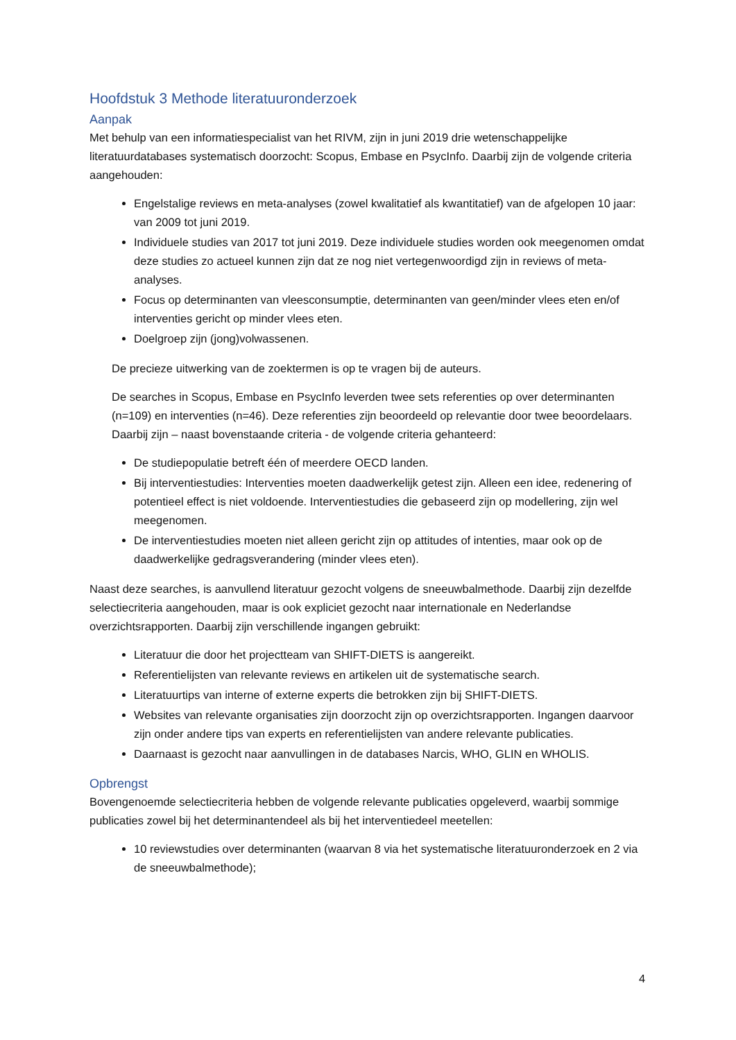Hoofdstuk 3 Methode literatuuronderzoek
Aanpak
Met behulp van een informatiespecialist van het RIVM, zijn in juni 2019 drie wetenschappelijke literatuurdatabases systematisch doorzocht: Scopus, Embase en PsycInfo. Daarbij zijn de volgende criteria aangehouden:
Engelstalige reviews en meta-analyses (zowel kwalitatief als kwantitatief) van de afgelopen 10 jaar: van 2009 tot juni 2019.
Individuele studies van 2017 tot juni 2019. Deze individuele studies worden ook meegenomen omdat deze studies zo actueel kunnen zijn dat ze nog niet vertegenwoordigd zijn in reviews of meta-analyses.
Focus op determinanten van vleesconsumptie, determinanten van geen/minder vlees eten en/of interventies gericht op minder vlees eten.
Doelgroep zijn (jong)volwassenen.
De precieze uitwerking van de zoektermen is op te vragen bij de auteurs.
De searches in Scopus, Embase en PsycInfo leverden twee sets referenties op over determinanten (n=109) en interventies (n=46). Deze referenties zijn beoordeeld op relevantie door twee beoordelaars. Daarbij zijn – naast bovenstaande criteria - de volgende criteria gehanteerd:
De studiepopulatie betreft één of meerdere OECD landen.
Bij interventiestudies: Interventies moeten daadwerkelijk getest zijn. Alleen een idee, redenering of potentieel effect is niet voldoende. Interventiestudies die gebaseerd zijn op modellering, zijn wel meegenomen.
De interventiestudies moeten niet alleen gericht zijn op attitudes of intenties, maar ook op de daadwerkelijke gedragsverandering (minder vlees eten).
Naast deze searches, is aanvullend literatuur gezocht volgens de sneeuwbalmethode. Daarbij zijn dezelfde selectiecriteria aangehouden, maar is ook expliciet gezocht naar internationale en Nederlandse overzichtsrapporten. Daarbij zijn verschillende ingangen gebruikt:
Literatuur die door het projectteam van SHIFT-DIETS is aangereikt.
Referentielijsten van relevante reviews en artikelen uit de systematische search.
Literatuurtips van interne of externe experts die betrokken zijn bij SHIFT-DIETS.
Websites van relevante organisaties zijn doorzocht zijn op overzichtsrapporten. Ingangen daarvoor zijn onder andere tips van experts en referentielijsten van andere relevante publicaties.
Daarnaast is gezocht naar aanvullingen in de databases Narcis, WHO, GLIN en WHOLIS.
Opbrengst
Bovengenoemde selectiecriteria hebben de volgende relevante publicaties opgeleverd, waarbij sommige publicaties zowel bij het determinantendeel als bij het interventiedeel meetellen:
10 reviewstudies over determinanten (waarvan 8 via het systematische literatuuronderzoek en 2 via de sneeuwbalmethode);
4